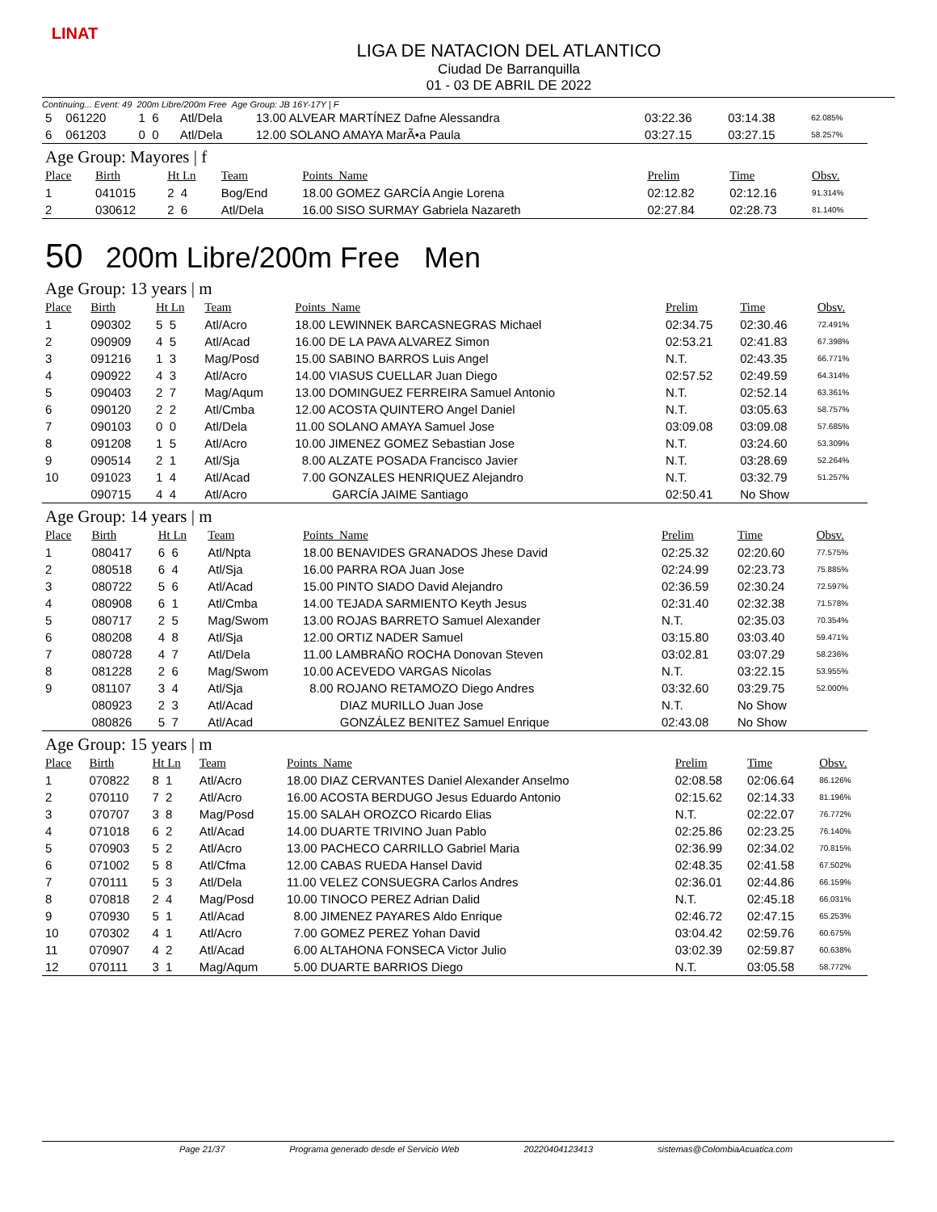LINAT
LIGA DE NATACION DEL ATLANTICO
Ciudad De Barranquilla
01 - 03 DE ABRIL DE 2022
Continuing... Event: 49 200m Libre/200m Free Age Group: JB 16Y-17Y | F
| 5 | 061220 | 1 6 | Atl/Dela | 13.00 ALVEAR MARTÍNEZ Dafne Alessandra | 03:22.36 | 03:14.38 | 62.085% |
| 6 | 061203 | 0 0 | Atl/Dela | 12.00 SOLANO AMAYA MarÃ•a Paula | 03:27.15 | 03:27.15 | 58.257% |
Age Group: Mayores | f
| Place | Birth | Ht Ln | Team | Points Name | Prelim | Time | Obsv. |
| --- | --- | --- | --- | --- | --- | --- | --- |
| 1 | 041015 | 2 4 | Bog/End | 18.00 GOMEZ GARCÍA Angie Lorena | 02:12.82 | 02:12.16 | 91.314% |
| 2 | 030612 | 2 6 | Atl/Dela | 16.00 SISO SURMAY Gabriela Nazareth | 02:27.84 | 02:28.73 | 81.140% |
50 200m Libre/200m Free Men
Age Group: 13 years | m
| Place | Birth | Ht Ln | Team | Points Name | Prelim | Time | Obsv. |
| --- | --- | --- | --- | --- | --- | --- | --- |
| 1 | 090302 | 5 5 | Atl/Acro | 18.00 LEWINNEK BARCASNEGRAS Michael | 02:34.75 | 02:30.46 | 72.491% |
| 2 | 090909 | 4 5 | Atl/Acad | 16.00 DE LA PAVA ALVAREZ Simon | 02:53.21 | 02:41.83 | 67.398% |
| 3 | 091216 | 1 3 | Mag/Posd | 15.00 SABINO BARROS Luis Angel | N.T. | 02:43.35 | 66.771% |
| 4 | 090922 | 4 3 | Atl/Acro | 14.00 VIASUS CUELLAR Juan Diego | 02:57.52 | 02:49.59 | 64.314% |
| 5 | 090403 | 2 7 | Mag/Aqum | 13.00 DOMINGUEZ FERREIRA Samuel Antonio | N.T. | 02:52.14 | 63.361% |
| 6 | 090120 | 2 2 | Atl/Cmba | 12.00 ACOSTA QUINTERO Angel Daniel | N.T. | 03:05.63 | 58.757% |
| 7 | 090103 | 0 0 | Atl/Dela | 11.00 SOLANO AMAYA Samuel Jose | 03:09.08 | 03:09.08 | 57.685% |
| 8 | 091208 | 1 5 | Atl/Acro | 10.00 JIMENEZ GOMEZ Sebastian Jose | N.T. | 03:24.60 | 53.309% |
| 9 | 090514 | 2 1 | Atl/Sja | 8.00 ALZATE POSADA Francisco Javier | N.T. | 03:28.69 | 52.264% |
| 10 | 091023 | 1 4 | Atl/Acad | 7.00 GONZALES HENRIQUEZ Alejandro | N.T. | 03:32.79 | 51.257% |
| | 090715 | 4 4 | Atl/Acro | GARCÍA JAIME Santiago | 02:50.41 | No Show | |
Age Group: 14 years | m
| Place | Birth | Ht Ln | Team | Points Name | Prelim | Time | Obsv. |
| --- | --- | --- | --- | --- | --- | --- | --- |
| 1 | 080417 | 6 6 | Atl/Npta | 18.00 BENAVIDES GRANADOS Jhese David | 02:25.32 | 02:20.60 | 77.575% |
| 2 | 080518 | 6 4 | Atl/Sja | 16.00 PARRA ROA Juan Jose | 02:24.99 | 02:23.73 | 75.885% |
| 3 | 080722 | 5 6 | Atl/Acad | 15.00 PINTO SIADO David Alejandro | 02:36.59 | 02:30.24 | 72.597% |
| 4 | 080908 | 6 1 | Atl/Cmba | 14.00 TEJADA SARMIENTO Keyth Jesus | 02:31.40 | 02:32.38 | 71.578% |
| 5 | 080717 | 2 5 | Mag/Swom | 13.00 ROJAS BARRETO Samuel Alexander | N.T. | 02:35.03 | 70.354% |
| 6 | 080208 | 4 8 | Atl/Sja | 12.00 ORTIZ NADER Samuel | 03:15.80 | 03:03.40 | 59.471% |
| 7 | 080728 | 4 7 | Atl/Dela | 11.00 LAMBRAÑO ROCHA Donovan Steven | 03:02.81 | 03:07.29 | 58.236% |
| 8 | 081228 | 2 6 | Mag/Swom | 10.00 ACEVEDO VARGAS Nicolas | N.T. | 03:22.15 | 53.955% |
| 9 | 081107 | 3 4 | Atl/Sja | 8.00 ROJANO RETAMOZO Diego Andres | 03:32.60 | 03:29.75 | 52.000% |
| | 080923 | 2 3 | Atl/Acad | DIAZ MURILLO Juan Jose | N.T. | No Show | |
| | 080826 | 5 7 | Atl/Acad | GONZÁLEZ BENITEZ Samuel Enrique | 02:43.08 | No Show | |
Age Group: 15 years | m
| Place | Birth | Ht Ln | Team | Points Name | Prelim | Time | Obsv. |
| --- | --- | --- | --- | --- | --- | --- | --- |
| 1 | 070822 | 8 1 | Atl/Acro | 18.00 DIAZ CERVANTES Daniel Alexander Anselmo | 02:08.58 | 02:06.64 | 86.126% |
| 2 | 070110 | 7 2 | Atl/Acro | 16.00 ACOSTA BERDUGO Jesus Eduardo Antonio | 02:15.62 | 02:14.33 | 81.196% |
| 3 | 070707 | 3 8 | Mag/Posd | 15.00 SALAH OROZCO Ricardo Elias | N.T. | 02:22.07 | 76.772% |
| 4 | 071018 | 6 2 | Atl/Acad | 14.00 DUARTE TRIVINO Juan Pablo | 02:25.86 | 02:23.25 | 76.140% |
| 5 | 070903 | 5 2 | Atl/Acro | 13.00 PACHECO CARRILLO Gabriel Maria | 02:36.99 | 02:34.02 | 70.815% |
| 6 | 071002 | 5 8 | Atl/Cfma | 12.00 CABAS RUEDA Hansel David | 02:48.35 | 02:41.58 | 67.502% |
| 7 | 070111 | 5 3 | Atl/Dela | 11.00 VELEZ CONSUEGRA Carlos Andres | 02:36.01 | 02:44.86 | 66.159% |
| 8 | 070818 | 2 4 | Mag/Posd | 10.00 TINOCO PEREZ Adrian Dalid | N.T. | 02:45.18 | 66.031% |
| 9 | 070930 | 5 1 | Atl/Acad | 8.00 JIMENEZ PAYARES Aldo Enrique | 02:46.72 | 02:47.15 | 65.253% |
| 10 | 070302 | 4 1 | Atl/Acro | 7.00 GOMEZ PEREZ Yohan David | 03:04.42 | 02:59.76 | 60.675% |
| 11 | 070907 | 4 2 | Atl/Acad | 6.00 ALTAHONA FONSECA Victor Julio | 03:02.39 | 02:59.87 | 60.638% |
| 12 | 070111 | 3 1 | Mag/Aqum | 5.00 DUARTE BARRIOS Diego | N.T. | 03:05.58 | 58.772% |
Page 21/37 Programa generado desde el Servicio Web 20220404123413 sistemas@ColombiaAcuatica.com